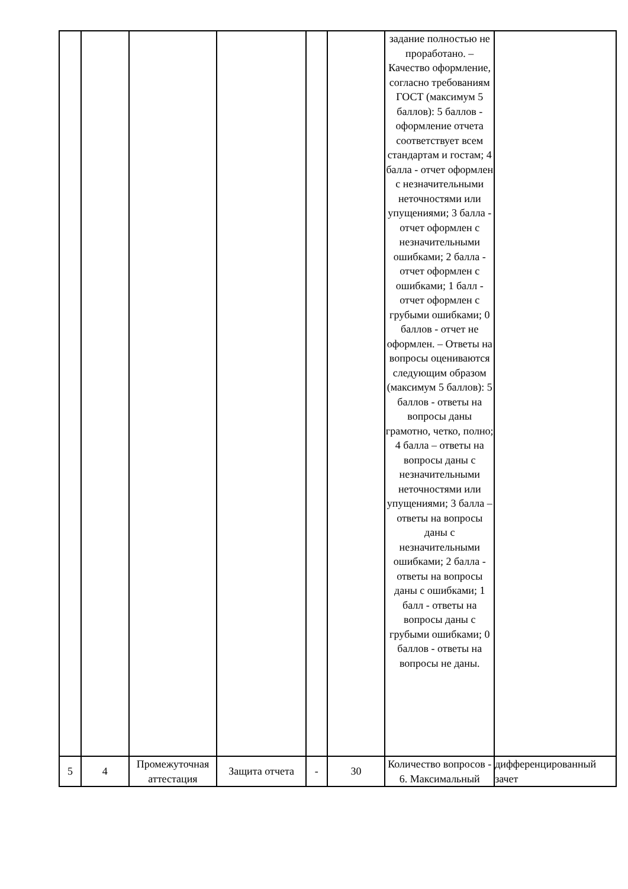| | | | | | | задание полностью не проработано. – Качество оформление, согласно требованиям ГОСТ (максимум 5 баллов): 5 баллов - оформление отчета соответствует всем стандартам и гостам; 4 балла - отчет оформлен с незначительными неточностями или упущениями; 3 балла - отчет оформлен с незначительными ошибками; 2 балла - отчет оформлен с ошибками; 1 балл - отчет оформлен с грубыми ошибками; 0 баллов - отчет не оформлен. – Ответы на вопросы оцениваются следующим образом (максимум 5 баллов): 5 баллов - ответы на вопросы даны грамотно, четко, полно; 4 балла – ответы на вопросы даны с незначительными неточностями или упущениями; 3 балла – ответы на вопросы даны с незначительными ошибками; 2 балла - ответы на вопросы даны с ошибками; 1 балл - ответы на вопросы даны с грубыми ошибками; 0 баллов - ответы на вопросы не даны. | |
| 5 | 4 | Промежуточная аттестация | Защита отчета | - | 30 | Количество вопросов - 6. Максимальный | дифференцированный зачет |